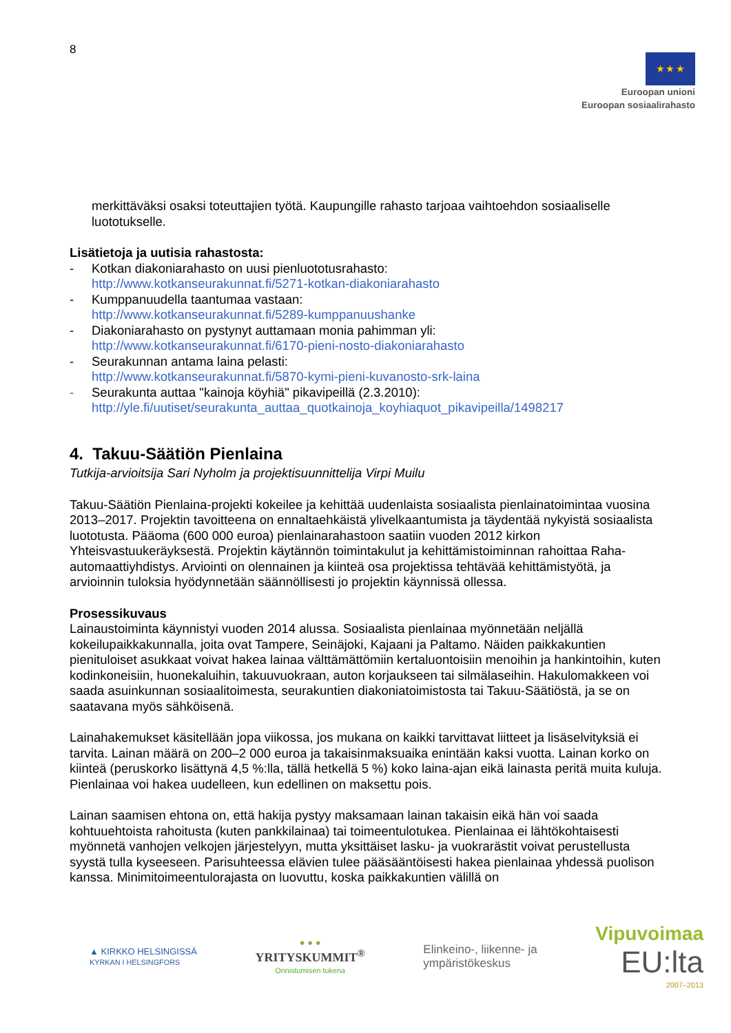8
★ ★ ★
Euroopan unioni
Euroopan sosiaalirahasto
merkittäväksi osaksi toteuttajien työtä. Kaupungille rahasto tarjoaa vaihtoehdon sosiaaliselle luototukselle.
Lisätietoja ja uutisia rahastosta:
- Kotkan diakoniarahasto on uusi pienluototusrahasto:
http://www.kotkanseurakunnat.fi/5271-kotkan-diakoniarahasto
- Kumppanuudella taantumaa vastaan:
http://www.kotkanseurakunnat.fi/5289-kumppanuushanke
- Diakoniarahasto on pystynyt auttamaan monia pahimman yli:
http://www.kotkanseurakunnat.fi/6170-pieni-nosto-diakoniarahasto
- Seurakunnan antama laina pelasti:
http://www.kotkanseurakunnat.fi/5870-kymi-pieni-kuvanosto-srk-laina
- Seurakunta auttaa "kainoja köyhiä" pikavipeillä (2.3.2010):
http://yle.fi/uutiset/seurakunta_auttaa_quotkainoja_koyhiaquot_pikavipeilla/1498217
4. Takuu-Säätiön Pienlaina
Tutkija-arvioitsija Sari Nyholm ja projektisuunnittelija Virpi Muilu
Takuu-Säätiön Pienlaina-projekti kokeilee ja kehittää uudenlaista sosiaalista pienlainatoimintaa vuosina 2013–2017. Projektin tavoitteena on ennaltaehkäistä ylivelkaantumista ja täydentää nykyistä sosiaalista luototusta. Pääoma (600 000 euroa) pienlainarahastoon saatiin vuoden 2012 kirkon Yhteisvastuukeräyksestä. Projektin käytännön toimintakulut ja kehittämistoiminnan rahoittaa Raha-automaattiyhdistys. Arviointi on olennainen ja kiinteä osa projektissa tehtävää kehittämistyötä, ja arvioinnin tuloksia hyödynnetään säännöllisesti jo projektin käynnissä ollessa.
Prosessikuvaus
Lainaustoiminta käynnistyi vuoden 2014 alussa. Sosiaalista pienlainaa myönnetään neljällä kokeilupaikkakunnalla, joita ovat Tampere, Seinäjoki, Kajaani ja Paltamo. Näiden paikkakuntien pienituloiset asukkaat voivat hakea lainaa välttämättömiin kertaluontoisiin menoihin ja hankintoihin, kuten kodinkoneisiin, huonekaluihin, takuuvuokraan, auton korjaukseen tai silmälaseihin. Hakulomakkeen voi saada asuinkunnan sosiaalitoimesta, seurakuntien diakoniatoimistosta tai Takuu-Säätiöstä, ja se on saatavana myös sähköisenä.
Lainahakemukset käsitellään jopa viikossa, jos mukana on kaikki tarvittavat liitteet ja lisäselvityksiä ei tarvita. Lainan määrä on 200–2 000 euroa ja takaisinmaksuaika enintään kaksi vuotta. Lainan korko on kiinteä (peruskorko lisättynä 4,5 %:lla, tällä hetkellä 5 %) koko laina-ajan eikä lainasta peritä muita kuluja. Pienlainaa voi hakea uudelleen, kun edellinen on maksettu pois.
Lainan saamisen ehtona on, että hakija pystyy maksamaan lainan takaisin eikä hän voi saada kohtuuehtoista rahoitusta (kuten pankkilainaa) tai toimeentulotukea. Pienlainaa ei lähtökohtaisesti myönnetä vanhojen velkojen järjestelyyn, mutta yksittäiset lasku- ja vuokrarästit voivat perustellusta syystä tulla kyseeseen. Parisuhteessa elävien tulee pääsääntöisesti hakea pienlainaa yhdessä puolison kanssa. Minimitoimeentulorajasta on luovuttu, koska paikkakuntien välillä on
▲ KIRKKO HELSINGISSÄ
KYRKAN I HELSINGFORS
● ● ●
YRITYSKUMMIT<sup>®</sup>
Onnistumisen tukena
Elinkeino-, liikenne- ja
ympäristökeskus
Vipuvoimaa
EU:lta
2007–2013